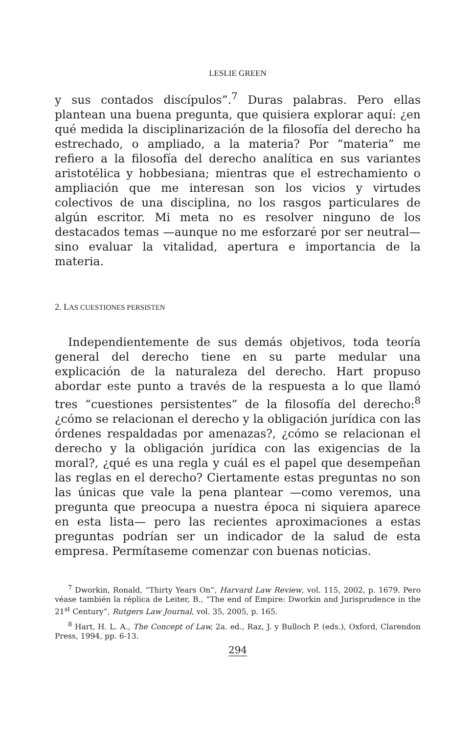LESLIE GREEN
y sus contados discípulos”.<sup>7</sup> Duras palabras. Pero ellas plantean una buena pregunta, que quisiera explorar aquí: ¿en qué medida la disciplinarización de la filosofía del derecho ha estrechado, o ampliado, a la materia? Por “materia” me refiero a la filosofía del derecho analítica en sus variantes aristotélica y hobbesiana; mientras que el estrechamiento o ampliación que me interesan son los vicios y virtudes colectivos de una disciplina, no los rasgos particulares de algún escritor. Mi meta no es resolver ninguno de los destacados temas —aunque no me esforzaré por ser neutral— sino evaluar la vitalidad, apertura e importancia de la materia.
2. LAS CUESTIONES PERSISTEN
Independientemente de sus demás objetivos, toda teoría general del derecho tiene en su parte medular una explicación de la naturaleza del derecho. Hart propuso abordar este punto a través de la respuesta a lo que llamó tres “cuestiones persistentes” de la filosofía del derecho:<sup>8</sup> ¿cómo se relacionan el derecho y la obligación jurídica con las órdenes respaldadas por amenazas?, ¿cómo se relacionan el derecho y la obligación jurídica con las exigencias de la moral?, ¿qué es una regla y cuál es el papel que desempeñan las reglas en el derecho? Ciertamente estas preguntas no son las únicas que vale la pena plantear —como veremos, una pregunta que preocupa a nuestra época ni siquiera aparece en esta lista— pero las recientes aproximaciones a estas preguntas podrían ser un indicador de la salud de esta empresa. Permítaseme comenzar con buenas noticias.
<sup>7</sup> Dworkin, Ronald, “Thirty Years On”, Harvard Law Review, vol. 115, 2002, p. 1679. Pero véase también la réplica de Leiter, B., “The end of Empire: Dworkin and Jurisprudence in the 21<sup>st</sup> Century”, Rutgers Law Journal, vol. 35, 2005, p. 165.
<sup>8</sup> Hart, H. L. A., The Concept of Law, 2a. ed., Raz, J. y Bulloch P. (eds.), Oxford, Clarendon Press, 1994, pp. 6-13.
294